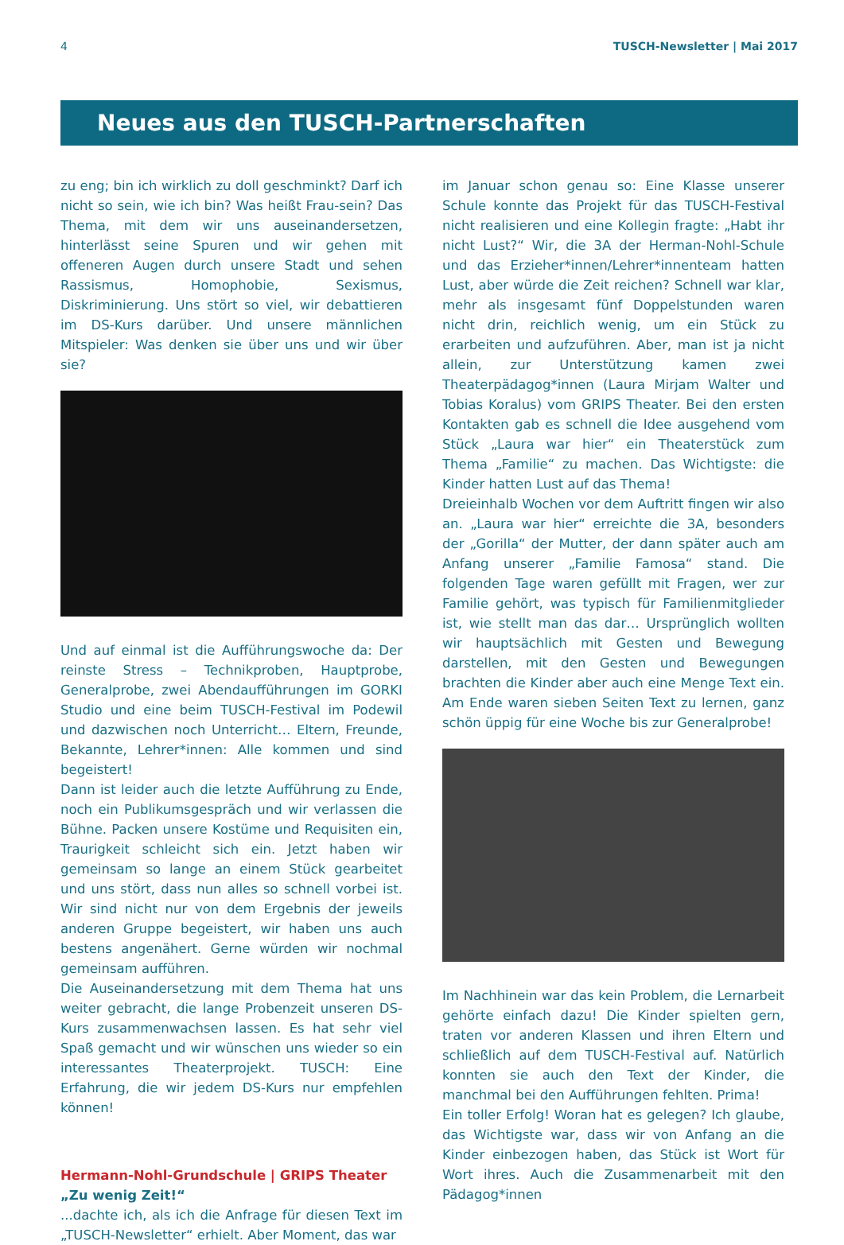4 TUSCH-Newsletter | Mai 2017
Neues aus den TUSCH-Partnerschaften
zu eng; bin ich wirklich zu doll geschminkt? Darf ich nicht so sein, wie ich bin? Was heißt Frau-sein? Das Thema, mit dem wir uns auseinandersetzen, hinterlässt seine Spuren und wir gehen mit offeneren Augen durch unsere Stadt und sehen Rassismus, Homophobie, Sexismus, Diskriminierung. Uns stört so viel, wir debattieren im DS-Kurs darüber. Und unsere männlichen Mitspieler: Was denken sie über uns und wir über sie?
Und auf einmal ist die Aufführungswoche da: Der reinste Stress – Technikproben, Hauptprobe, Generalprobe, zwei Abendaufführungen im GORKI Studio und eine beim TUSCH-Festival im Podewil und dazwischen noch Unterricht… Eltern, Freunde, Bekannte, Lehrer*innen: Alle kommen und sind begeistert!
Dann ist leider auch die letzte Aufführung zu Ende, noch ein Publikumsgespräch und wir verlassen die Bühne. Packen unsere Kostüme und Requisiten ein, Traurigkeit schleicht sich ein. Jetzt haben wir gemeinsam so lange an einem Stück gearbeitet und uns stört, dass nun alles so schnell vorbei ist. Wir sind nicht nur von dem Ergebnis der jeweils anderen Gruppe begeistert, wir haben uns auch bestens angenähert. Gerne würden wir nochmal gemeinsam aufführen.
Die Auseinandersetzung mit dem Thema hat uns weiter gebracht, die lange Probenzeit unseren DS-Kurs zusammenwachsen lassen. Es hat sehr viel Spaß gemacht und wir wünschen uns wieder so ein interessantes Theaterprojekt. TUSCH: Eine Erfahrung, die wir jedem DS-Kurs nur empfehlen können!
Hermann-Nohl-Grundschule | GRIPS Theater
„Zu wenig Zeit!“
...dachte ich, als ich die Anfrage für diesen Text im „TUSCH-Newsletter“ erhielt. Aber Moment, das war
im Januar schon genau so: Eine Klasse unserer Schule konnte das Projekt für das TUSCH-Festival nicht realisieren und eine Kollegin fragte: „Habt ihr nicht Lust?“ Wir, die 3A der Herman-Nohl-Schule und das Erzieher*innen/Lehrer*innenteam hatten Lust, aber würde die Zeit reichen? Schnell war klar, mehr als insgesamt fünf Doppelstunden waren nicht drin, reichlich wenig, um ein Stück zu erarbeiten und aufzuführen. Aber, man ist ja nicht allein, zur Unterstützung kamen zwei Theaterpädagog*innen (Laura Mirjam Walter und Tobias Koralus) vom GRIPS Theater. Bei den ersten Kontakten gab es schnell die Idee ausgehend vom Stück „Laura war hier“ ein Theaterstück zum Thema „Familie“ zu machen. Das Wichtigste: die Kinder hatten Lust auf das Thema!
Dreieinhalb Wochen vor dem Auftritt fingen wir also an. „Laura war hier“ erreichte die 3A, besonders der „Gorilla“ der Mutter, der dann später auch am Anfang unserer „Familie Famosa“ stand. Die folgenden Tage waren gefüllt mit Fragen, wer zur Familie gehört, was typisch für Familienmitglieder ist, wie stellt man das dar… Ursprünglich wollten wir hauptsächlich mit Gesten und Bewegung darstellen, mit den Gesten und Bewegungen brachten die Kinder aber auch eine Menge Text ein. Am Ende waren sieben Seiten Text zu lernen, ganz schön üppig für eine Woche bis zur Generalprobe!
Im Nachhinein war das kein Problem, die Lernarbeit gehörte einfach dazu! Die Kinder spielten gern, traten vor anderen Klassen und ihren Eltern und schließlich auf dem TUSCH-Festival auf. Natürlich konnten sie auch den Text der Kinder, die manchmal bei den Aufführungen fehlten. Prima!
Ein toller Erfolg! Woran hat es gelegen? Ich glaube, das Wichtigste war, dass wir von Anfang an die Kinder einbezogen haben, das Stück ist Wort für Wort ihres. Auch die Zusammenarbeit mit den Pädagog*innen